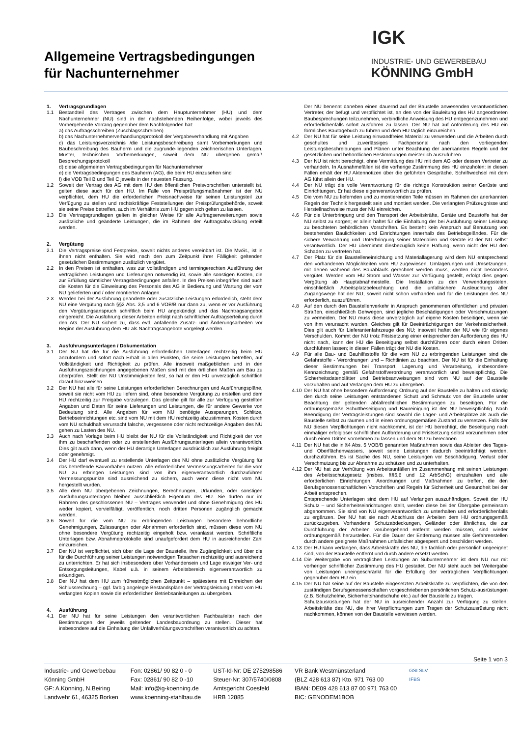Allgemeine Vertragsbedingungen
für Nachunternehmer
IGK
INDUSTRIE- UND GEWERBEBAU
KÖNNING GmbH
1. Vertragsgrundlagen
1.1 Bestandteil des Vertrages zwischen dem Hauptunternehmer (HU) und dem Nachunternehmer (NU) sind in der nachstehenden Reihenfolge, wobei jeweils des Vorhergehende Vorrang gegenüber dem Nachfolgenden hat:
a) das Auftragsschreiben (Zuschlagsschreiben)
b) das Nachunternehmerverhandlungsprotokoll der Vergabeverhandlung mit Angaben
c) das Leistungsverzeichnis /die Leistungsbeschreibung samt Vorbemerkungen und Baubeschreibung des Bauherrn und die zugrunde-liegenden zeichnerischen Unterlagen, Muster, technischen Vorbemerkungen, soweit dem NU übergeben gemäß Besprechungsprotokoll
d) diese allgemeinen Vertragsbedingungen für Nachunternehmer
e) die Vertragsbedingungen des Bauherrn (AG), die beim HU einzusehen sind
f) die VOB Teil B und Teil C jeweils in der neuesten Fassung.
1.2 Soweit der Vertrag des AG mit dem HU den öffentlichen Preisvorschriften unterstellt ist, gelten diese auch für den HU. Im Falle von Preisprüfungsmaßnahmen ist der NU verpflichtet, dem HU die erforderlichen Preisnachweise für seinen Leistungsteil zur Verfügung zu stellen und rechtskräftige Feststellungen der Preisprüfungsbehörde, soweit sie seine Preise betreffen, auch im Verhältnis zum HU gegen sich gelten zu lassen.
1.3 Die Vertragsgrundlagen gelten in gleicher Weise für alle Auftragserweiterungen sowie zusätzliche und geänderte Leistungen, die im Rahmen der Auftragsabwicklung erteilt werden.
2. Vergütung
2.1 Die Vertragspreise sind Festpreise, soweit nichts anderes vereinbart ist. Die MwSt., ist in ihnen nicht enthalten. Sie wird nach den zum Zeitpunkt ihrer Fälligkeit geltenden gesetzlichen Bestimmungen zusätzlich vergütet.
2.2 In den Preisen ist enthalten, was zur vollständigen und termingerechten Ausführung der vertraglichen Leistungen und Lieferungen notwendig ist, sowie alle sonstigen Kosten, die zur Erfüllung sämtlicher Vertragsbedingungen anfallen. In den Preisen inbegriffen sind auch die Kosten für die Einweisung des Personals des AG in Bedienung und Wartung der vom NU gelieferten und / oder montierten Anlagen.
2.3 Werden bei der Ausführung geänderte oder zusätzliche Leistungen erforderlich, steht dem NU eine Vergütung nach §§2 Abs. 3,5 und 6 VOB/B nur dann zu, wenn er vor Ausführung den Vergütungsanspruch schriftlich beim HU angekündigt und das Nachtragsangebot eingereicht. Die Ausführung dieser Arbeiten erfolgt nach schriftlicher Auftragserteilung durch den AG. Der NU sichert zu, dass evtl. anfallende Zusatz- und Änderungsarbeiten vor Beginn der Ausführung dem HU als Nachtragsangebote vorgelegt werden.
3. Ausführungsunterlagen / Dokumentation
3.1 Der NU hat die für die Ausführung erforderlichen Unterlagen rechtzeitig beim HU anzufordern und sofort nach Erhalt in allen Punkten, die seine Leistungen betreffen, auf Vollständigkeit und Richtigkeit zu prüfen. Alle insoweit maßgeblichen und in den Ausführungszeichnungen angegebenen Maßen sind mit den örtlichen Maßen am Bau zu überprüfen. Stellt der NU Unstimmigkeiten fest, so hat er den HU unverzüglich schriftlich darauf hinzuweisen.
3.2 Der NU hat alle für seine Leistungen erforderlichen Berechnungen und Ausführungspläne, soweit sie nicht vom HU zu liefern sind, ohne besondere Vergütung zu erstellen und dem HU rechtzeitig zur Freigabe vorzulegen. Das gleiche gilt für alle zur Verfügung gestellten Angaben und Daten für seine Lieferungen und Leistungen, die für andere Gewerke von Bedeutung sind. Alle Angaben für vom NU benötigte Aussparungen, Schlitze, Betriebseinrichtungen etc. sind vom NU mit dem HU rechtzeitig abzustimmen. Kosten durch vom NU schuldhaft verursacht falsche, vergessene oder nicht rechtzeitige Angaben des NU gehen zu Lasten des NU.
3.3 Auch nach Vorlage beim HU bleibt der NU für die Vollständigkeit und Richtigkeit der von ihm zu beschaffenden oder zu erstellenden Ausführungsunterlagen allein verantwortlich. Dies gilt auch dann, wenn der HU derartige Unterlagen ausdrücklich zur Ausführung freigibt oder genehmigt.
3.4 Der HU darf eventuell zu erstellende Unterlagen des NU ohne zusätzliche Vergütung für das betreffende Bauvorhaben nutzen. Alle erforderlichen Vermessungsarbeiten für die vom NU zu erbringen Leistungen sind von ihm eigenverantwortlich durchzuführen Vermessungspunkte sind ausreichend zu sichern, auch wenn diese nicht vom NU hergestellt wurden.
3.5 Alle dem NU übergebenen Zeichnungen, Berechnungen, Urkunden, oder sonstigen Ausführungsunterlagen bleiben ausschließlich Eigentum des HU. Sie dürfen nur im Rahmen des geschlossenen NU – Vertrages verwendet und ohne Genehmigung des HU weder kopiert, vervielfältigt, veröffentlich, noch dritten Personen zugänglich gemacht werden.
3.6 Soweit für die vom NU zu erbringenden Leistungen besondere behördliche Genehmigungen, Zulassungen oder Abnahmen erforderlich sind, müssen diese vom NU ohne besondere Vergütung rechtzeitig eingeholt bzw. veranlasst werden. Schriftliche Unterlagen bzw. Abnahmeprotokolle sind unaufgefordert dem HU in ausreichender Zahl einzureichen.
3.7 Der NU ist verpflichtet, sich über die Lage der Baustelle, ihre Zugänglichkeit und über die für die Durchführung seiner Leistungen notwendigen Tatsachen rechtzeitig und ausreichend zu unterrichten. Er hat sich insbesondere über Vorhandensein und Lage etwaiger Ver- und Entsorgungsleitungen, Kabel u.ä. in seinem Arbeitsbereich eigenverantwortlich zu erkundigen.
3.8 Der NU hat dem HU zum frühestmöglichen Zeitpunkt – spätestens mit Einreichen der Schlussrechnung – ggf. farbig angelegte Bestandspläne der Vertragsleistung nebst vom HU verlangten Kopien sowie die erforderlichen Betriebsanleitungen zu übergeben.
4. Ausführung
4.1 Der NU hat für seine Leistungen den verantwortlichen Fachbauleiter nach den Bestimmungen der jeweils geltenden Landesbauordnung zu stellen. Dieser hat insbesondere auf die Einhaltung der Unfallverhütungsvorschriften verantwortlich zu achten.
Der NU benennt daneben einen dauernd auf der Baustelle anwesenden verantwortlichen Vertreter, der befugt und verpflichtet ist, an den von der Bauleitung des HU angeordneten Baubesprechungen teilzunehmen, verbindliche Anweisung des HU entgegenzunehmen und erforderlichenfalls sofort ausführen zu lassen. Der NU hat auf Anforderung des HU ein förmliches Bautagebuch zu führen und dem HU täglich einzureichen.
4.2 Der NU hat für seine Leistung einwandfreies Material zu verwenden und die Arbeiten durch geschultes und zuverlässiges Fachpersonal nach den vorliegenden Leistungsbeschreibungen und Plänen unter Beachtung der anerkannten Regeln und der gesetzlichen und behördlichen Bestimmungen meisterlich auszuführen.
4.3 Der NU ist nicht berechtigt, ohne Vermittlung des HU mit dem AG oder dessen Vertreter zu verhandeln. In Ausnahmefällen ist die vorherige Zustimmung des HU einzuholen: in diesen Fällen erhält der HU Aktennotizen über die geführten Gespräche. Schriftwechsel mit dem AG führt allein der HU.
4.4 Der NU trägt die volle Verantwortung für die richtige Konstruktion seiner Gerüste und Einrichtungen. Er hat diese eigenverantwortlich zu prüfen.
4.5 Die vom NU zu liefernden und zu montierenden Teile müssen im Rahmen der anerkannten Regeln der Technik hergestellt sein und montiert werden. Die verlangten Prüfzeugnisse und Herstellnachweise muss der NU einreichen.
4.6 Für die Unterbringung und den Transport der Arbeitskräfte, Geräte und Baustoffe hat der NU selbst zu sorgen; er allein haftet für die Einhaltung der bei Ausführung seiner Leistung zu beachteten behördlichen Vorschriften. Es besteht kein Anspruch auf Benutzung von bestehenden Baulichkeiten und Einrichtungen innerhalb des Betriebsgeländes. Für die sichere Verwahrung und Unterbringung seiner Materialien und Geräte ist der NU selbst verantwortlich. Der HU übernimmt diesbezüglich keine Haftung, wenn nicht der HU den Schaden zu vertreten hat.
4.7 Der Platz für die Baustelleneinrichtung und Materiallagerung wird dem NU entsprechend den vorhandenen Möglichkeiten vom HU zugewiesen. Umlagerungen und Umsetzungen, mit denen während des Bauablaufs gerechnet werden muss, werden nicht besonders vergütet. Werden vom HU Strom und Wasser zur Verfügung gestellt, erfolgt dies gegen Vergütung ab Hauptabnahmestelle. Die Installation zu den Verwendungsstelen, einschließlich Arbeitsplatzbeleuchtung und die unfallsichere Ausleuchtung aller Zugangswege hat der NU, soweit nicht schon vorhanden und für die Leistungen des NU erforderlich, auszuführen.
4.8 Auf den durch den Baustellenverkehr in Anspruch genommenen öffentlichen und privaten Straßen, einschließlich Gehwegen, sind jegliche Beschädigungen oder Verschmutzungen zu vermeiden. Der NU muss diese unverzüglich auf eigene Kosten beseitigen, wenn sie von ihm verursacht wurden. Gleiches gilt für Beeinträchtigungen der Verkehrssicherheit. Dies gilt auch für Lieferantenfahrzeuge des NU; insoweit haftet der NU wie für eigenes Verschulden. Kommt der NU trotz Fristsetzung einer entsprechenden Aufforderung des HU nicht nach, kann der HU die Beseitigung selbst durchführen oder durch einen Dritten durchführen lassen; in diesen Fällen trägt der NU die Kosten.
4.9 Für alle Bau- und Bauhilfsstoffe für die vom NU zu erbringenden Leistungen sind die Gefahrstoffe - Verordnungen und – Richtlinien zu beachten. Der NU ist für die Einhaltung dieser Bestimmungen bei Transport, Lagerung und Verarbeitung, insbesondere Kennzeichnung gemäß Gefahrstoffverordnung verantwortlich und beweispflichtig. Die Sicherheitsdatenblätter und Betriebsanweisungen sind vom NU auf der Baustelle vorzuhalten und auf Verlangen dem HU zu übergeben.
4.10 Der NU hat ohne besondere Aufforderung Ordnung auf der Baustelle zu halten und ständig den durch seine Leistungen entstandenen Schutt und Schmutz von der Baustelle unter Beachtung der geltenden abfallrechtlichen Bestimmungen zu beseitigen. Für die ordnungsgemäße Schuttbeseitigung und Baureinigung ist der NU beweispflichtig. Nach Beendigung der Vertragsleistungen sind sowohl die Lager- und Arbeitsplätze als auch die Baustelle selbst zu räumen und in einen ordnungsgemäßen Zustand zu versetzen. Falls der NU diesen Verpflichtungen nicht nachkommt, ist der HU berechtigt, die Beseitigung nach einmaliger erfolgloser schriftlichen Aufforderung und Fristsetzung selbst vorzunehmen oder durch einen Dritten vornehmen zu lassen und dem NU zu berechnen.
4.11 Der NU hat die in §4 Abs. 5 VOB/B genannten Maßnahmen sowie das Ableiten des Tages- und Oberflächenwassers, soweit seine Leistungen dadurch beeinträchtigt werden, durchzuführen. Es ist Sache des NU, seine Leistungen vor Beschädigung, Verlust oder Verschmutzung bis zur Abnahme zu schützen und zu unterhalten.
4.12 Der NU hat zur Verhütung von Arbeitsunfällen im Zusammenhang mit seinen Leistungen des Arbeitsschutzgesetz (insbes. §§5,6 und 12 ArbSchG) einzuhalten und alle erforderlichen Einrichtungen, Anordnungen und Maßnahmen zu treffen, die den Berufsgenossenschaftlichen Vorschriften und Regeln für Sicherheit und Gesundheit bei der Arbeit entsprechen.
Entsprechende Unterlagen sind dem HU auf Verlangen auszuhändigen. Soweit der HU Schutz – und Sicherheitseinrichtungen stellt, werden diese bei der Übergabe gemeinsam abgenommen. Sie sind von NU eigenverantwortlich zu unterhalten und erforderlichenfalls zu ergänzen. Der NU hat sie nach Abschluss der Arbeiten dem HU ordnungsgemäß zurückzugeben. Vorhandene Schutzabdeckungen, Geländer oder ähnliches, die zur Durchführung der Arbeiten vorübergehend entfernt werden müssen, sind wieder ordnungsgemäß herzustellen. Für die Dauer der Entfernung müssen alle Gefahrenstellen durch andere geeignete Maßnahmen unfallsicher abgesperrt und beschildert werden.
4.13 Der HU kann verlangen, dass Arbeitskräfte des NU, die fachlich oder persönlich ungeeignet sind, von der Baustelle entfernt und durch andere ersetzt werden.
4.14 Die Weitergabe von vertraglichen Leistungen an Subunternehmer ist dem NU nur mit vorheriger schriftlicher Zustimmung des HU gestattet. Der NU steht auch bei Weitergabe von Leistungen uneingeschränkt für die Erfüllung der vertraglichen Verpflichtungen gegenüber dem HU ein.
4.15 Der NU hat seine auf der Baustelle eingesetzten Arbeitskräfte zu verpflichten, die von den zuständigen Berufsgenossenschaften vorgeschriebenen persönlichen Schutz-ausrüstungen (z.B. Schutzhelme, Sicherheitshandschuhe etc.) auf der Baustelle zu tragen.
Schutzausrüstungen hat der NU in ausreichender Anzahl zur Verfügung zu stellen. Arbeitskräfte des NU, die ihrer Verpflichtungen zum Tragen der Schutzausrüstung nicht nachkommen, können von der Baustelle verwiesen werden.
Seite 1 von 3
Industrie- und Gewerbebau
Könning GmbH
GF: A.Könning, N.Beiring
Landwehr 61, 46325 Borken
Fon: 02861/ 90 82 0 - 0
Fax: 02861/ 90 82 0 -10
Mail: info@ig-koenning.de
www.koenning-stahlbau.de
UST-Id-Nr: DE 275298586
Steuer-Nr: 307/5740/0808
Amtsgericht Coesfeld
HRB 12885
VR Bank Westmünsterland
(BLZ 428 613 87) Kto. 971 763 00
IBAN: DE09 428 613 87 00 971 763 00
BIC: GENODEM1BOB
GSI SLV
IFBS